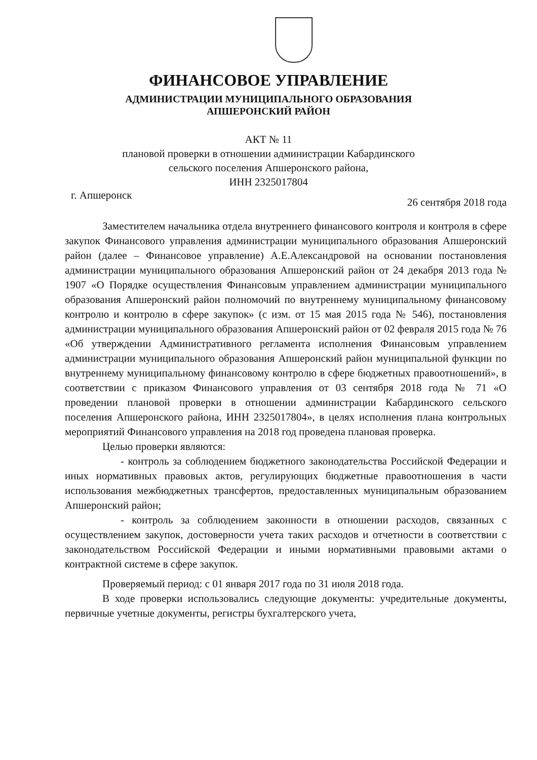ФИНАНСОВОЕ УПРАВЛЕНИЕ
АДМИНИСТРАЦИИ МУНИЦИПАЛЬНОГО ОБРАЗОВАНИЯ
АПШЕРОНСКИЙ РАЙОН
АКТ № 11
плановой проверки в отношении администрации Кабардинского
сельского поселения Апшеронского района,
ИНН 2325017804
г. Апшеронск 26 сентября 2018 года
Заместителем начальника отдела внутреннего финансового контроля и контроля в сфере закупок Финансового управления администрации муниципального образования Апшеронский район (далее – Финансовое управление) А.Е.Александровой на основании постановления администрации муниципального образования Апшеронский район от 24 декабря 2013 года № 1907 «О Порядке осуществления Финансовым управлением администрации муниципального образования Апшеронский район полномочий по внутреннему муниципальному финансовому контролю и контролю в сфере закупок» (с изм. от 15 мая 2015 года № 546), постановления администрации муниципального образования Апшеронский район от 02 февраля 2015 года № 76 «Об утверждении Административного регламента исполнения Финансовым управлением администрации муниципального образования Апшеронский район муниципальной функции по внутреннему муниципальному финансовому контролю в сфере бюджетных правоотношений», в соответствии с приказом Финансового управления от 03 сентября 2018 года № 71 «О проведении плановой проверки в отношении администрации Кабардинского сельского поселения Апшеронского района, ИНН 2325017804», в целях исполнения плана контрольных мероприятий Финансового управления на 2018 год проведена плановая проверка.
Целью проверки являются:
- контроль за соблюдением бюджетного законодательства Российской Федерации и иных нормативных правовых актов, регулирующих бюджетные правоотношения в части использования межбюджетных трансфертов, предоставленных муниципальным образованием Апшеронский район;
- контроль за соблюдением законности в отношении расходов, связанных с осуществлением закупок, достоверности учета таких расходов и отчетности в соответствии с законодательством Российской Федерации и иными нормативными правовыми актами о контрактной системе в сфере закупок.
Проверяемый период: с 01 января 2017 года по 31 июля 2018 года.
В ходе проверки использовались следующие документы: учредительные документы, первичные учетные документы, регистры бухгалтерского учета,